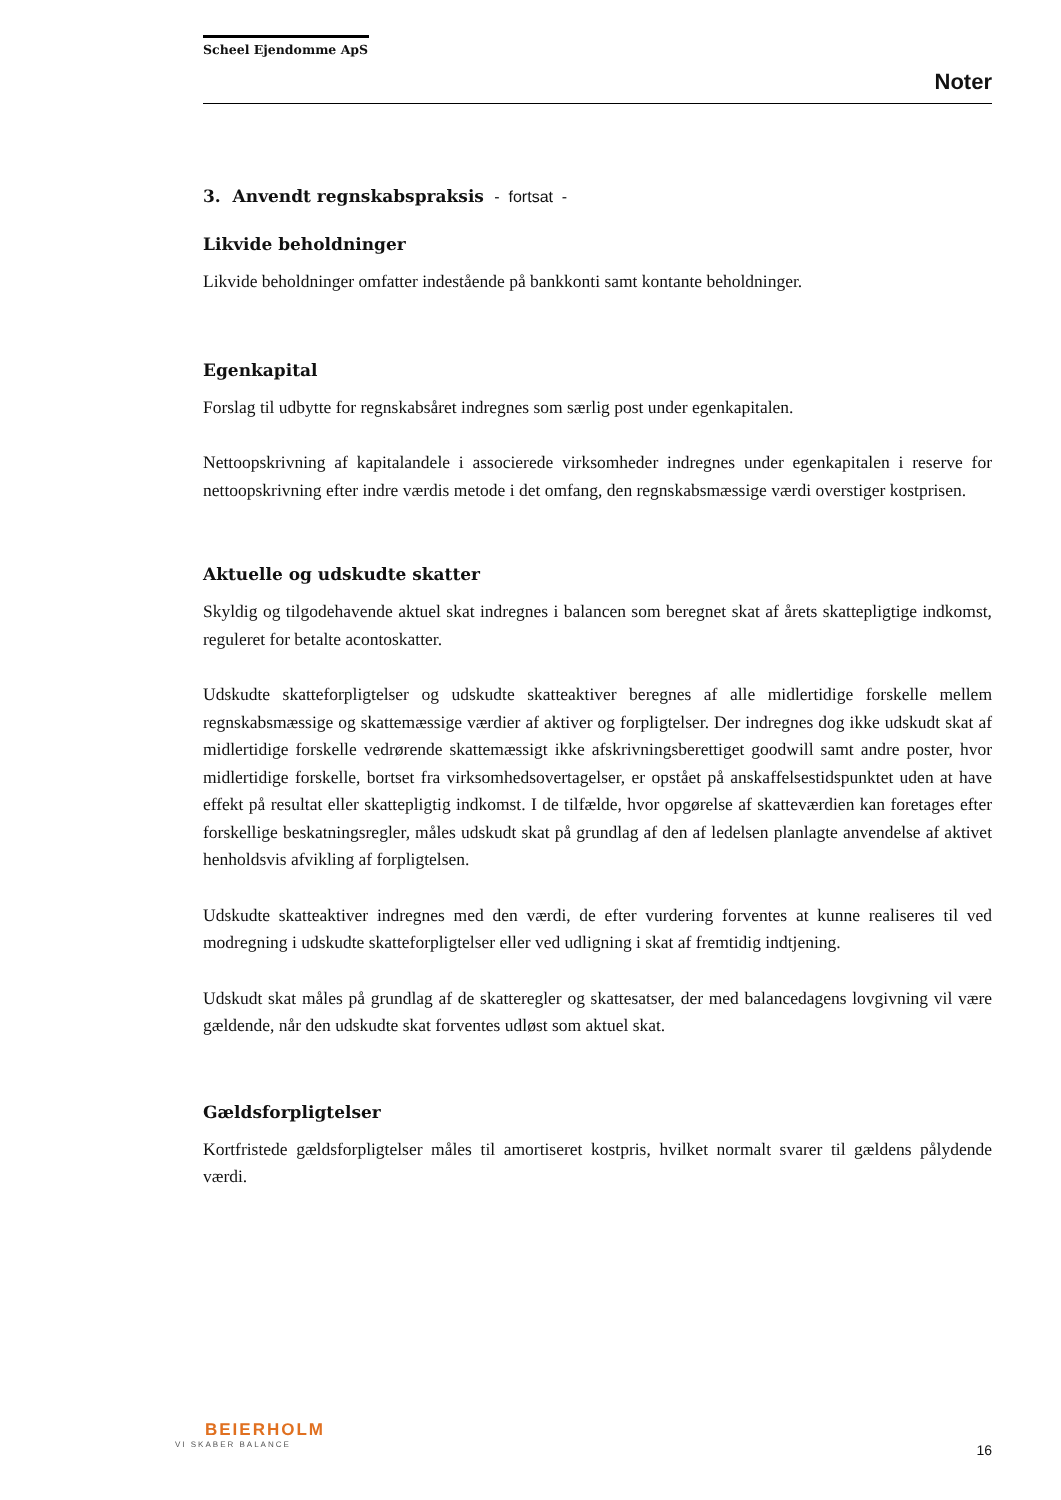Scheel Ejendomme ApS
Noter
3. Anvendt regnskabspraksis - fortsat -
Likvide beholdninger
Likvide beholdninger omfatter indestående på bankkonti samt kontante beholdninger.
Egenkapital
Forslag til udbytte for regnskabsåret indregnes som særlig post under egenkapitalen.
Nettoopskrivning af kapitalandele i associerede virksomheder indregnes under egenkapitalen i reserve for nettoopskrivning efter indre værdis metode i det omfang, den regnskabsmæssige værdi overstiger kostprisen.
Aktuelle og udskudte skatter
Skyldig og tilgodehavende aktuel skat indregnes i balancen som beregnet skat af årets skattepligtige indkomst, reguleret for betalte acontoskatter.
Udskudte skatteforpligtelser og udskudte skatteaktiver beregnes af alle midlertidige forskelle mellem regnskabsmæssige og skattemæssige værdier af aktiver og forpligtelser. Der indregnes dog ikke udskudt skat af midlertidige forskelle vedrørende skattemæssigt ikke afskrivningsberettiget goodwill samt andre poster, hvor midlertidige forskelle, bortset fra virksomhedsovertagelser, er opstået på anskaffelsestidspunktet uden at have effekt på resultat eller skattepligtig indkomst. I de tilfælde, hvor opgørelse af skatteværdien kan foretages efter forskellige beskatningsregler, måles udskudt skat på grundlag af den af ledelsen planlagte anvendelse af aktivet henholdsvis afvikling af forpligtelsen.
Udskudte skatteaktiver indregnes med den værdi, de efter vurdering forventes at kunne realiseres til ved modregning i udskudte skatteforpligtelser eller ved udligning i skat af fremtidig indtjening.
Udskudt skat måles på grundlag af de skatteregler og skattesatser, der med balancedagens lovgivning vil være gældende, når den udskudte skat forventes udløst som aktuel skat.
Gældsforpligtelser
Kortfristede gældsforpligtelser måles til amortiseret kostpris, hvilket normalt svarer til gældens pålydende værdi.
BEIERHOLM
VI SKABER BALANCE
16